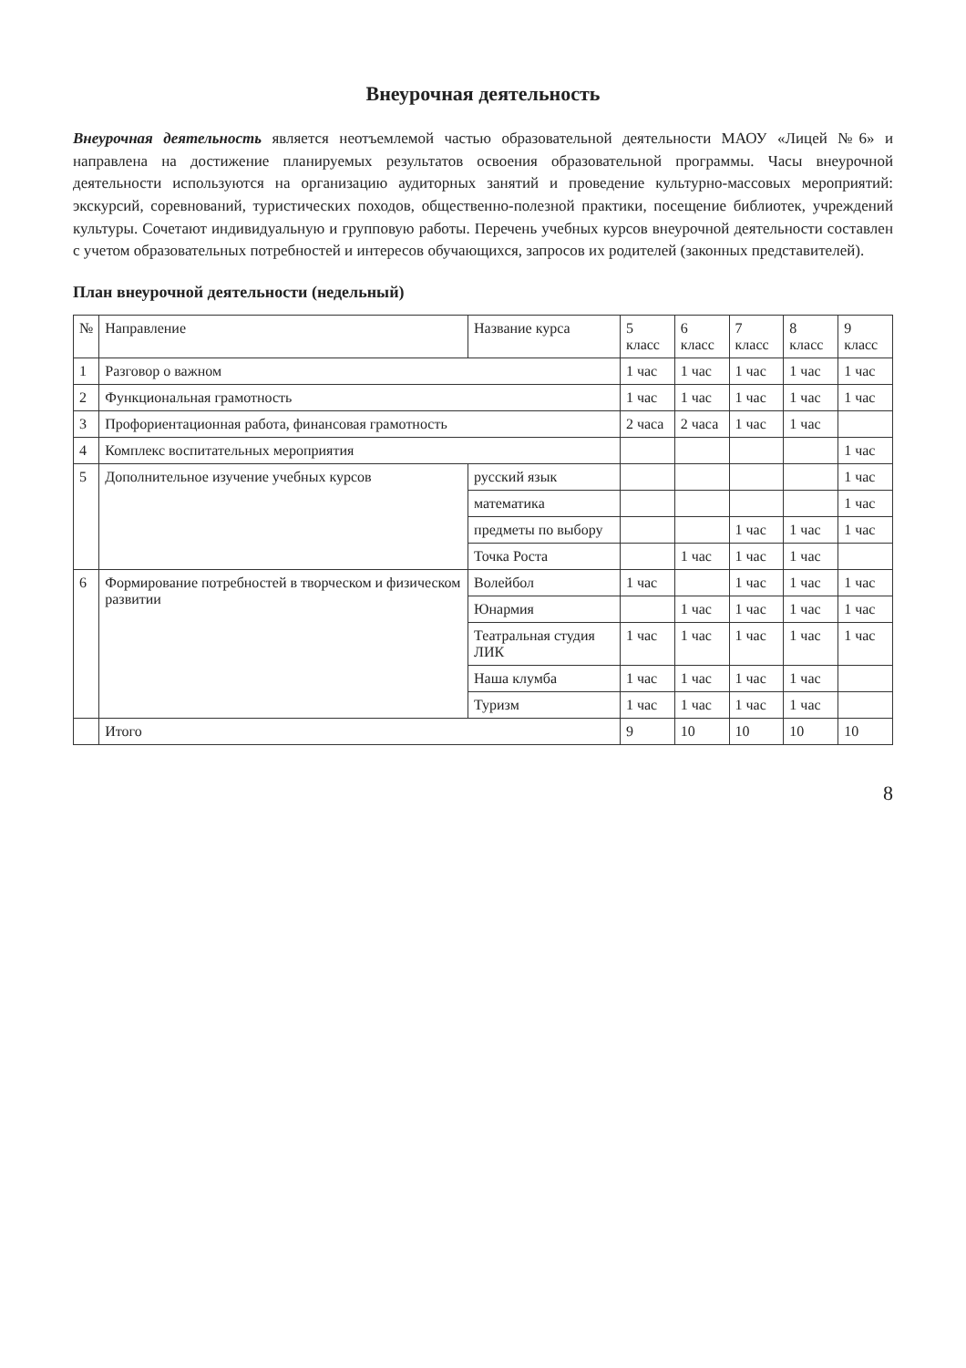Внеурочная деятельность
Внеурочная деятельность является неотъемлемой частью образовательной деятельности МАОУ «Лицей №6» и направлена на достижение планируемых результатов освоения образовательной программы. Часы внеурочной деятельности используются на организацию аудиторных занятий и проведение культурно-массовых мероприятий: экскурсий, соревнований, туристических походов, общественно-полезной практики, посещение библиотек, учреждений культуры. Сочетают индивидуальную и групповую работы. Перечень учебных курсов внеурочной деятельности составлен с учетом образовательных потребностей и интересов обучающихся, запросов их родителей (законных представителей).
План внеурочной деятельности (недельный)
| № | Направление | Название курса | 5 класс | 6 класс | 7 класс | 8 класс | 9 класс |
| --- | --- | --- | --- | --- | --- | --- | --- |
| 1 | Разговор о важном | | 1 час | 1 час | 1 час | 1 час | 1 час |
| 2 | Функциональная грамотность | | 1 час | 1 час | 1 час | 1 час | 1 час |
| 3 | Профориентационная работа, финансовая грамотность | | 2 часа | 2 часа | 1 час | 1 час | |
| 4 | Комплекс воспитательных мероприятия | | | | | | 1 час |
| 5 | Дополнительное изучение учебных курсов | русский язык | | | | | 1 час |
| | | математика | | | | | 1 час |
| | | предметы по выбору | | | 1 час | 1 час | 1 час |
| | | Точка Роста | | 1 час | 1 час | 1 час | |
| 6 | Формирование потребностей в творческом и физическом развитии | Волейбол | 1 час | | 1 час | 1 час | 1 час |
| | | Юнармия | | 1 час | 1 час | 1 час | 1 час |
| | | Театральная студия ЛИК | 1 час | 1 час | 1 час | 1 час | 1 час |
| | | Наша клумба | 1 час | 1 час | 1 час | 1 час | |
| | | Туризм | 1 час | 1 час | 1 час | 1 час | |
| | Итого | | 9 | 10 | 10 | 10 | 10 |
8